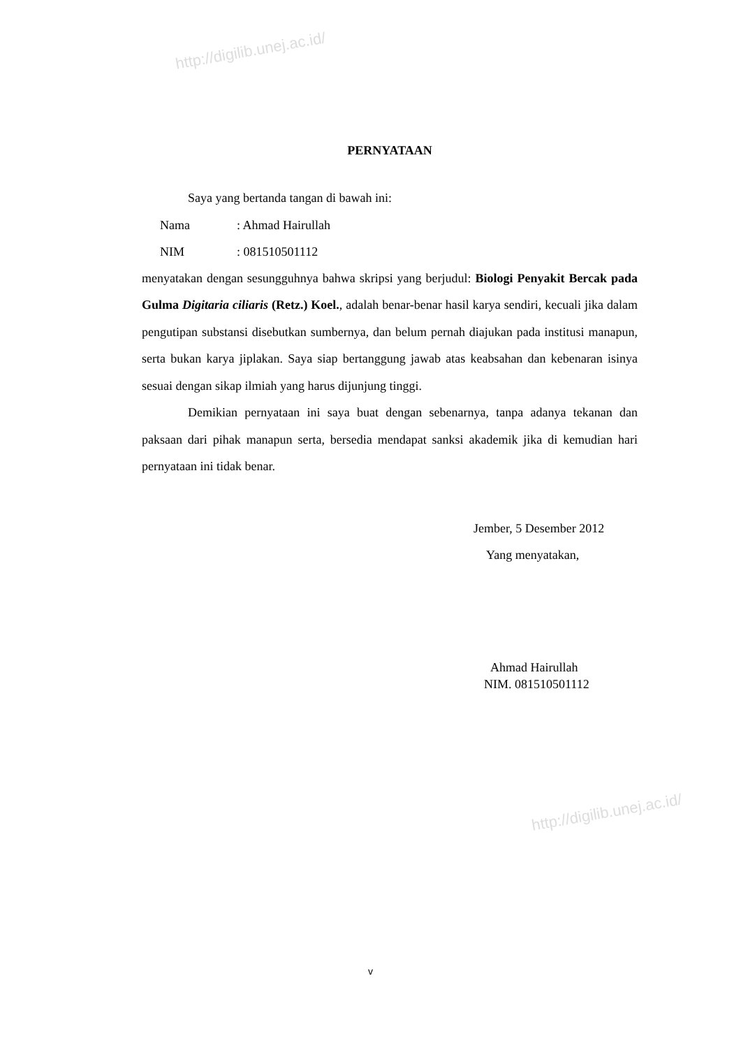http://digilib.unej.ac.id/
http://digilib.unej.ac.id/
PERNYATAAN
Saya yang bertanda tangan di bawah ini:
Nama: Ahmad Hairullah
NIM: 081510501112
menyatakan dengan sesungguhnya bahwa skripsi yang berjudul: Biologi Penyakit Bercak pada Gulma Digitaria ciliaris (Retz.) Koel., adalah benar-benar hasil karya sendiri, kecuali jika dalam pengutipan substansi disebutkan sumbernya, dan belum pernah diajukan pada institusi manapun, serta bukan karya jiplakan. Saya siap bertanggung jawab atas keabsahan dan kebenaran isinya sesuai dengan sikap ilmiah yang harus dijunjung tinggi.
Demikian pernyataan ini saya buat dengan sebenarnya, tanpa adanya tekanan dan paksaan dari pihak manapun serta, bersedia mendapat sanksi akademik jika di kemudian hari pernyataan ini tidak benar.
Jember, 5 Desember 2012
Yang menyatakan,
Ahmad Hairullah
NIM. 081510501112
v